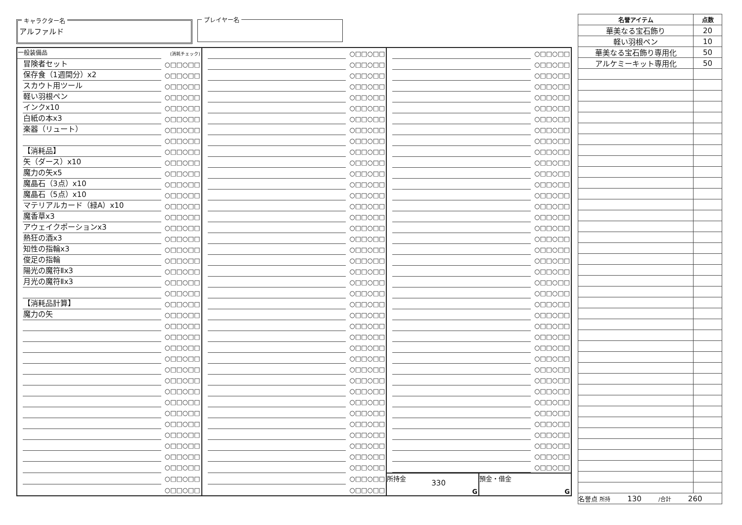キャラクター名
アルファルド
プレイヤー名
| 一般装備品 | (消耗チェック) | | ○□□○□□ | | ○□□○□□ |
| 冒険者セット | ○□□○□□ | | ○□□○□□ | | ○□□○□□ |
| 保存食（1週間分）x2 | ○□□○□□ | | ○□□○□□ | | ○□□○□□ |
| スカウト用ツール | ○□□○□□ | | ○□□○□□ | | ○□□○□□ |
| 軽い羽根ペン | ○□□○□□ | | ○□□○□□ | | ○□□○□□ |
| インクx10 | ○□□○□□ | | ○□□○□□ | | ○□□○□□ |
| 白紙の本x3 | ○□□○□□ | | ○□□○□□ | | ○□□○□□ |
| 楽器（リュート） | ○□□○□□ | | ○□□○□□ | | ○□□○□□ |
| | ○□□○□□ | | ○□□○□□ | | ○□□○□□ |
| 【消耗品】 | ○□□○□□ | | ○□□○□□ | | ○□□○□□ |
| 矢（ダース）x10 | ○□□○□□ | | ○□□○□□ | | ○□□○□□ |
| 魔力の矢x5 | ○□□○□□ | | ○□□○□□ | | ○□□○□□ |
| 魔晶石（3点）x10 | ○□□○□□ | | ○□□○□□ | | ○□□○□□ |
| 魔晶石（5点）x10 | ○□□○□□ | | ○□□○□□ | | ○□□○□□ |
| マテリアルカード（緑A）x10 | ○□□○□□ | | ○□□○□□ | | ○□□○□□ |
| 魔香草x3 | ○□□○□□ | | ○□□○□□ | | ○□□○□□ |
| アウェイクポーションx3 | ○□□○□□ | | ○□□○□□ | | ○□□○□□ |
| 熱狂の酒x3 | ○□□○□□ | | ○□□○□□ | | ○□□○□□ |
| 知性の指輪x3 | ○□□○□□ | | ○□□○□□ | | ○□□○□□ |
| 俊足の指輪 | ○□□○□□ | | ○□□○□□ | | ○□□○□□ |
| 陽光の魔符Ⅱx3 | ○□□○□□ | | ○□□○□□ | | ○□□○□□ |
| 月光の魔符Ⅱx3 | ○□□○□□ | | ○□□○□□ | | ○□□○□□ |
| | ○□□○□□ | | ○□□○□□ | | ○□□○□□ |
| 【消耗品計算】 | ○□□○□□ | | ○□□○□□ | | ○□□○□□ |
| 魔力の矢 | ○□□○□□ | | ○□□○□□ | | ○□□○□□ |
| | ○□□○□□ | | ○□□○□□ | | ○□□○□□ |
| | ○□□○□□ | | ○□□○□□ | | ○□□○□□ |
| | ○□□○□□ | | ○□□○□□ | | ○□□○□□ |
| | ○□□○□□ | | ○□□○□□ | | ○□□○□□ |
| | ○□□○□□ | | ○□□○□□ | | ○□□○□□ |
| | ○□□○□□ | | ○□□○□□ | | ○□□○□□ |
| | ○□□○□□ | | ○□□○□□ | | ○□□○□□ |
| | ○□□○□□ | | ○□□○□□ | | ○□□○□□ |
| | ○□□○□□ | | ○□□○□□ | | ○□□○□□ |
| | ○□□○□□ | | ○□□○□□ | | ○□□○□□ |
| | ○□□○□□ | | ○□□○□□ | | ○□□○□□ |
| | ○□□○□□ | | ○□□○□□ | | ○□□○□□ |
| | ○□□○□□ | | ○□□○□□ | | ○□□○□□ |
| | ○□□○□□ | | ○□□○□□ | | ○□□○□□ |
| | ○□□○□□ | | ○□□○□□ | / 所持金 330 G / 預金・借金 G / | |
| | ○□□○□□ | | ○□□○□□ | | |
| 名誉アイテム | 点数 |
| --- | --- |
| 華美なる宝石飾り | 20 |
| 軽い羽根ペン | 10 |
| 華美なる宝石飾り専用化 | 50 |
| アルケミーキット専用化 | 50 |
| 名誉点 所持 130 /合計 260 | |